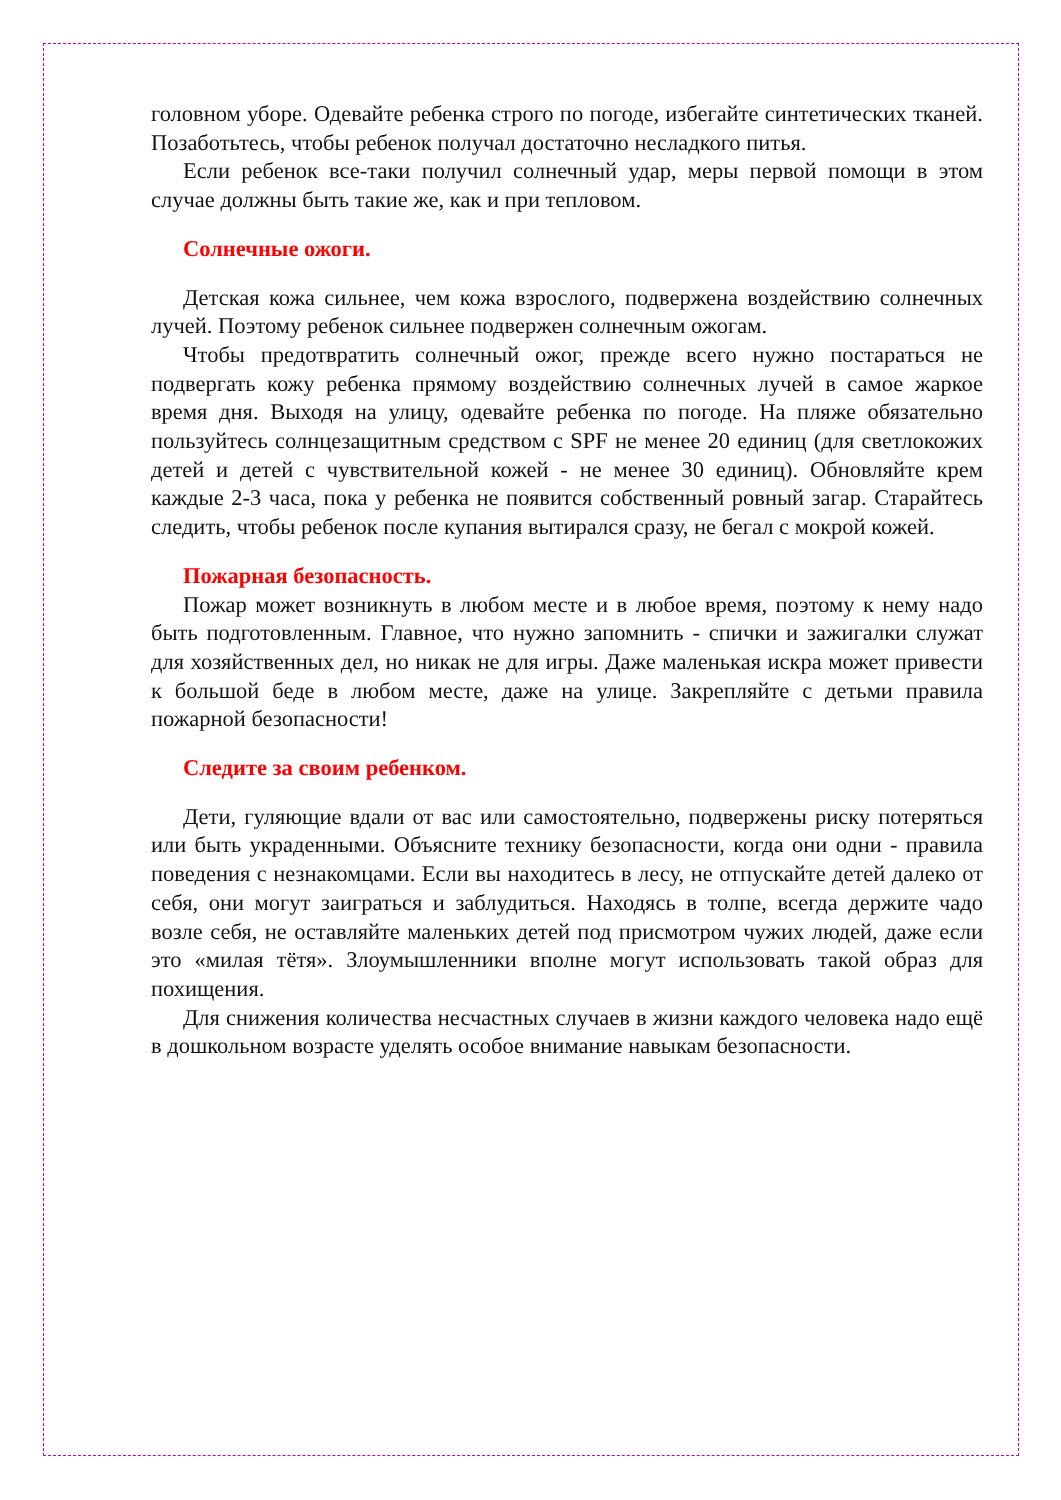головном уборе. Одевайте ребенка строго по погоде, избегайте синтетических тканей. Позаботьтесь, чтобы ребенок получал достаточно несладкого питья.
Если ребенок все-таки получил солнечный удар, меры первой помощи в этом случае должны быть такие же, как и при тепловом.
Солнечные ожоги.
Детская кожа сильнее, чем кожа взрослого, подвержена воздействию солнечных лучей. Поэтому ребенок сильнее подвержен солнечным ожогам.
Чтобы предотвратить солнечный ожог, прежде всего нужно постараться не подвергать кожу ребенка прямому воздействию солнечных лучей в самое жаркое время дня. Выходя на улицу, одевайте ребенка по погоде. На пляже обязательно пользуйтесь солнцезащитным средством с SPF не менее 20 единиц (для светлокожих детей и детей с чувствительной кожей - не менее 30 единиц). Обновляйте крем каждые 2-3 часа, пока у ребенка не появится собственный ровный загар. Старайтесь следить, чтобы ребенок после купания вытирался сразу, не бегал с мокрой кожей.
Пожарная безопасность.
Пожар может возникнуть в любом месте и в любое время, поэтому к нему надо быть подготовленным. Главное, что нужно запомнить - спички и зажигалки служат для хозяйственных дел, но никак не для игры. Даже маленькая искра может привести к большой беде в любом месте, даже на улице. Закрепляйте с детьми правила пожарной безопасности!
Следите за своим ребенком.
Дети, гуляющие вдали от вас или самостоятельно, подвержены риску потеряться или быть украденными. Объясните технику безопасности, когда они одни - правила поведения с незнакомцами. Если вы находитесь в лесу, не отпускайте детей далеко от себя, они могут заиграться и заблудиться. Находясь в толпе, всегда держите чадо возле себя, не оставляйте маленьких детей под присмотром чужих людей, даже если это «милая тётя». Злоумышленники вполне могут использовать такой образ для похищения.
Для снижения количества несчастных случаев в жизни каждого человека надо ещё в дошкольном возрасте уделять особое внимание навыкам безопасности.